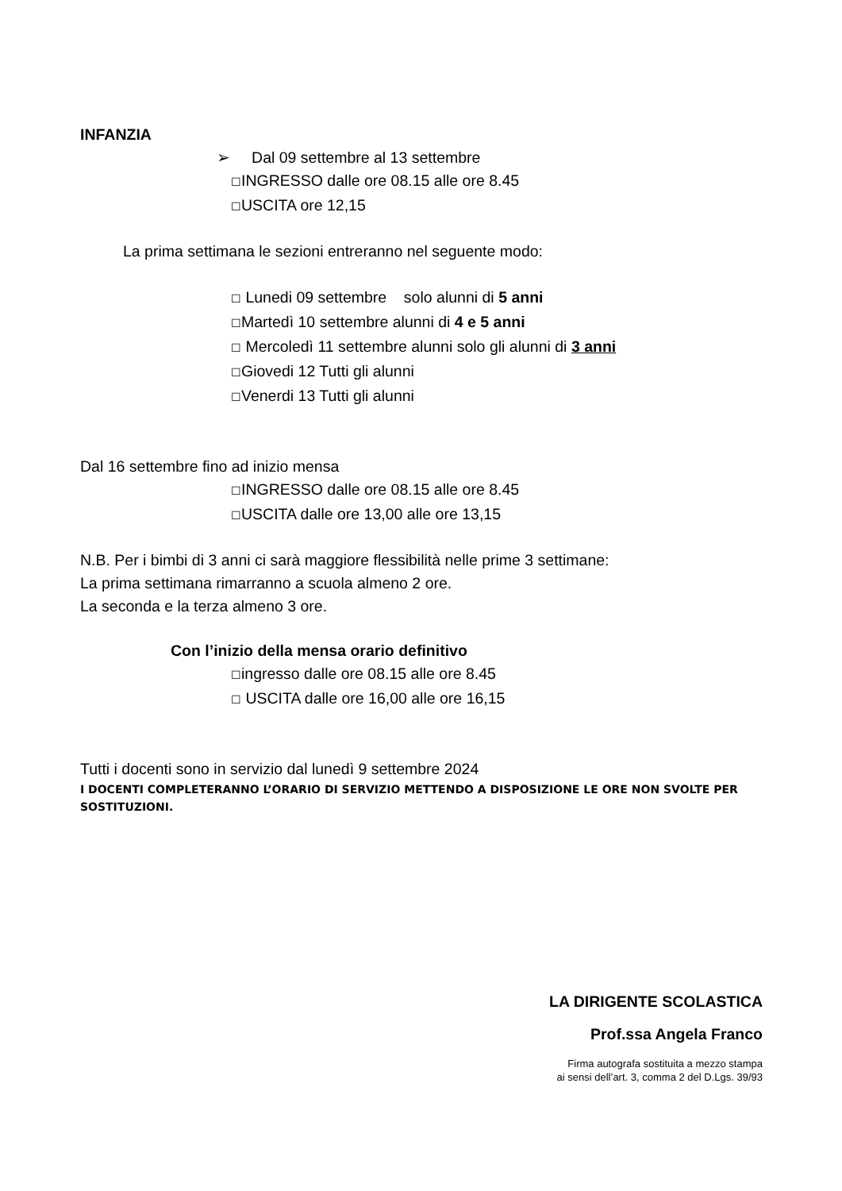INFANZIA
➢ Dal 09 settembre al 13 settembre
☐INGRESSO dalle ore 08.15 alle ore 8.45
☐USCITA ore 12,15
La prima settimana le sezioni entreranno nel seguente modo:
☐ Lunedi 09 settembre solo alunni di 5 anni
☐Martedì 10 settembre alunni di 4 e 5 anni
☐ Mercoledì 11 settembre alunni solo gli alunni di 3 anni
☐Giovedi 12 Tutti gli alunni
☐Venerdi 13 Tutti gli alunni
Dal 16 settembre fino ad inizio mensa
☐INGRESSO dalle ore 08.15 alle ore 8.45
☐USCITA dalle ore 13,00 alle ore 13,15
N.B. Per i bimbi di 3 anni ci sarà maggiore flessibilità nelle prime 3 settimane:
La prima settimana rimarranno a scuola almeno 2 ore.
La seconda e la terza almeno 3 ore.
Con l’inizio della mensa orario definitivo
☐ingresso dalle ore 08.15 alle ore 8.45
☐ USCITA dalle ore 16,00 alle ore 16,15
Tutti i docenti sono in servizio dal lunedì 9 settembre 2024
I DOCENTI COMPLETERANNO L’ORARIO DI SERVIZIO METTENDO A DISPOSIZIONE LE ORE NON SVOLTE PER SOSTITUZIONI.
LA DIRIGENTE SCOLASTICA
Prof.ssa Angela Franco
Firma autografa sostituita a mezzo stampa
ai sensi dell’art. 3, comma 2 del D.Lgs. 39/93